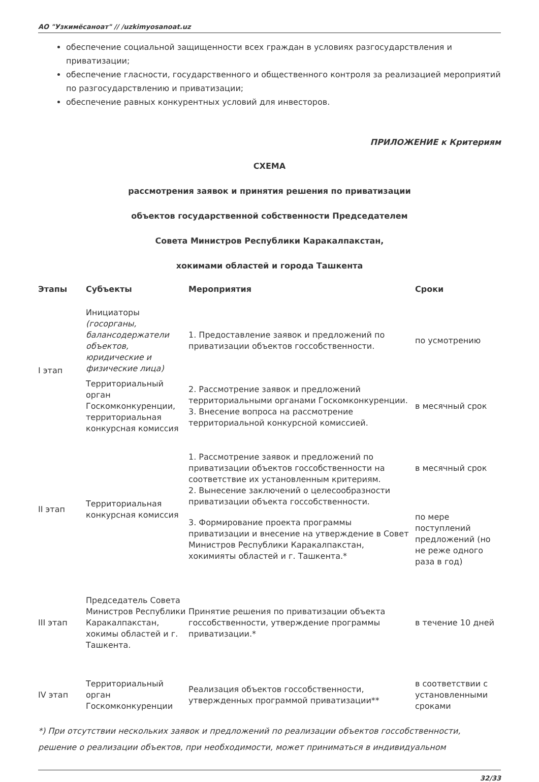АО "Узкимёсаноат" // /uzkimyosanoat.uz
обеспечение социальной защищенности всех граждан в условиях разгосударствления и приватизации;
обеспечение гласности, государственного и общественного контроля за реализацией мероприятий по разгосударствлению и приватизации;
обеспечение равных конкурентных условий для инвесторов.
ПРИЛОЖЕНИЕ к Критериям
СХЕМА
рассмотрения заявок и принятия решения по приватизации
объектов государственной собственности Председателем
Совета Министров Республики Каракалпакстан,
хокимами областей и города Ташкента
| Этапы | Субъекты | Мероприятия | Сроки |
| --- | --- | --- | --- |
| I этап | Инициаторы (госорганы, балансодержатели объектов, юридические и физические лица) | 1. Предоставление заявок и предложений по приватизации объектов госсобственности. | по усмотрению |
| | Территориальный орган Госкомконкуренции, территориальная конкурсная комиссия | 2. Рассмотрение заявок и предложений территориальными органами Госкомконкуренции. 3. Внесение вопроса на рассмотрение территориальной конкурсной комиссией. | в месячный срок |
| II этап | Территориальная конкурсная комиссия | 1. Рассмотрение заявок и предложений по приватизации объектов госсобственности на соответствие их установленным критериям. 2. Вынесение заключений о целесообразности приватизации объекта госсобственности. | в месячный срок |
| | | 3. Формирование проекта программы приватизации и внесение на утверждение в Совет Министров Республики Каракалпакстан, хокимияты областей и г. Ташкента.* | по мере поступлений предложений (но не реже одного раза в год) |
| III этап | Председатель Совета Министров Республики Каракалпакстан, хокимы областей и г. Ташкента. | Принятие решения по приватизации объекта госсобственности, утверждение программы приватизации.* | в течение 10 дней |
| IV этап | Территориальный орган Госкомконкуренции | Реализация объектов госсобственности, утвержденных программой приватизации** | в соответствии с установленными сроками |
*) При отсутствии нескольких заявок и предложений по реализации объектов госсобственности, решение о реализации объектов, при необходимости, может приниматься в индивидуальном
32/33